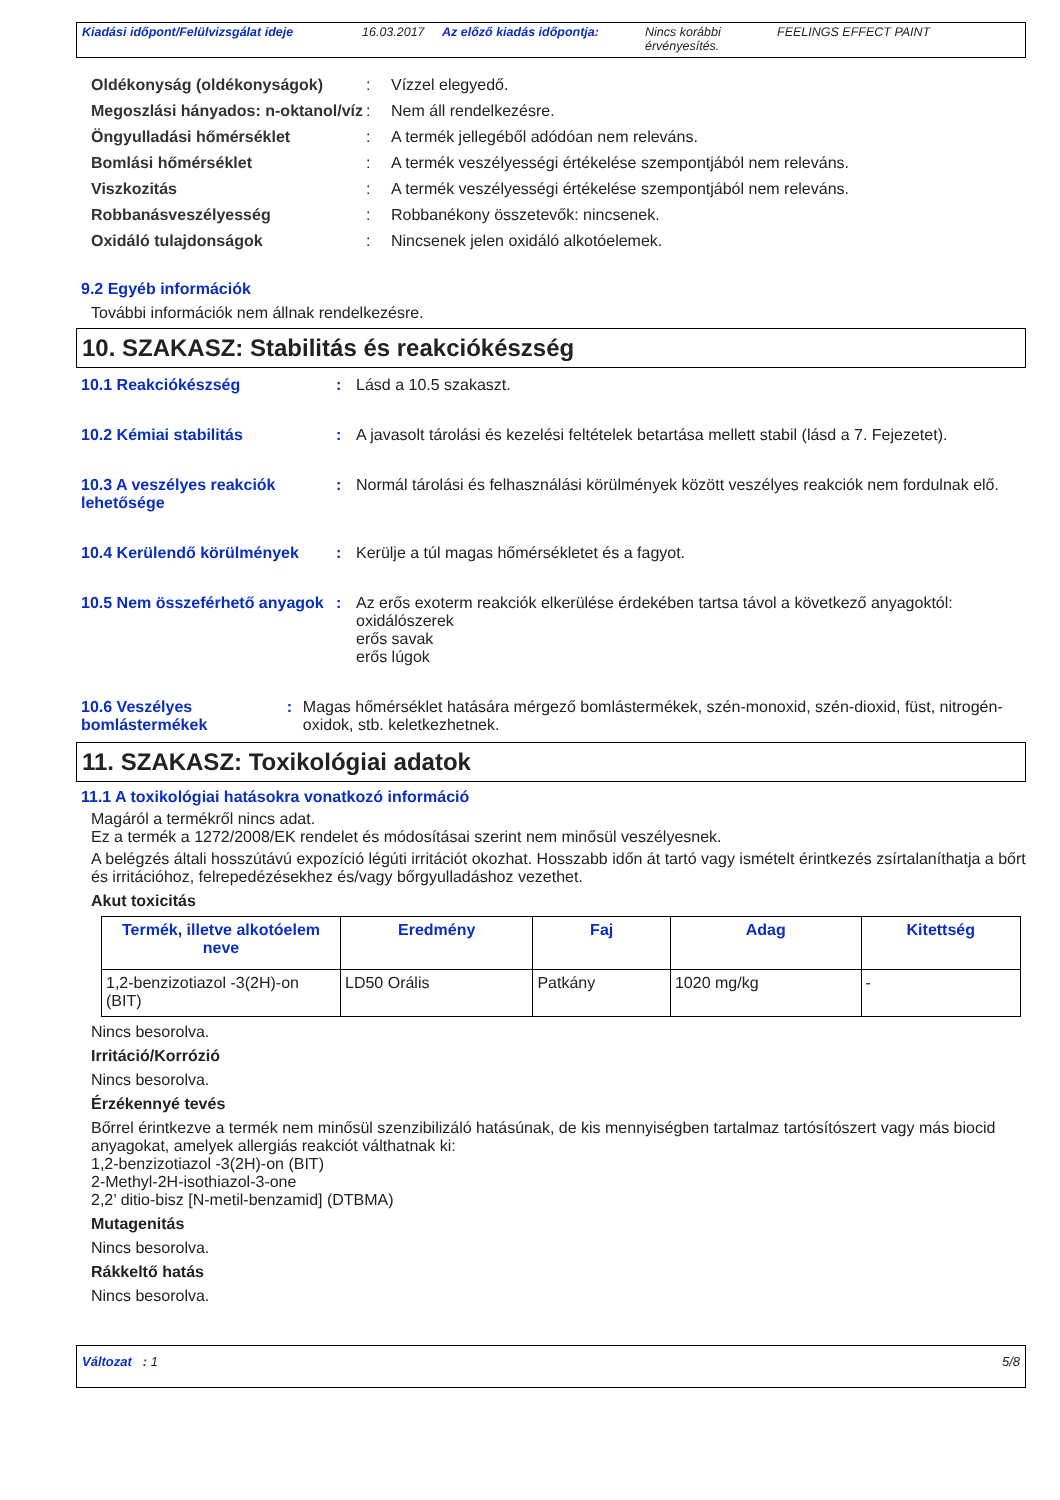Kiadási időpont/Felülvizsgálat ideje 16.03.2017 Az előző kiadás időpontja: Nincs korábbi érvényesítés. FEELINGS EFFECT PAINT
Oldékonyság (oldékonyságok) : Vízzel elegyedő.
Megoszlási hányados: n-oktanol/víz
: Nem áll rendelkezésre.
Öngyulladási hőmérséklet : A termék jellegéből adódóan nem releváns.
Bomlási hőmérséklet : A termék veszélyességi értékelése szempontjából nem releváns.
Viszkozitás : A termék veszélyességi értékelése szempontjából nem releváns.
Robbanásveszélyesség : Robbanékony összetevők: nincsenek.
Oxidáló tulajdonságok : Nincsenek jelen oxidáló alkotóelemek.
9.2 Egyéb információk
További információk nem állnak rendelkezésre.
10. SZAKASZ: Stabilitás és reakciókészség
10.1 Reakciókészség : Lásd a 10.5 szakaszt.
10.2 Kémiai stabilitás : A javasolt tárolási és kezelési feltételek betartása mellett stabil (lásd a 7. Fejezetet).
10.3 A veszélyes reakciók lehetősége
: Normál tárolási és felhasználási körülmények között veszélyes reakciók nem fordulnak elő.
10.4 Kerülendő körülmények : Kerülje a túl magas hőmérsékletet és a fagyot.
10.5 Nem összeférhető anyagok
: Az erős exoterm reakciók elkerülése érdekében tartsa távol a következő anyagoktól:
oxidálószerek
erős savak
erős lúgok
10.6 Veszélyes bomlástermékek
: Magas hőmérséklet hatására mérgező bomlástermékek, szén-monoxid, szén-dioxid, füst, nitrogén-oxidok, stb. keletkezhetnek.
11. SZAKASZ: Toxikológiai adatok
11.1 A toxikológiai hatásokra vonatkozó információ
Magáról a termékről nincs adat.
Ez a termék a 1272/2008/EK rendelet és módosításai szerint nem minősül veszélyesnek.
A belégzés általi hosszútávú expozíció légúti irritációt okozhat. Hosszabb időn át tartó vagy ismételt érintkezés zsírtalaníthatja a bőrt és irritációhoz, felrepedézésekhez és/vagy bőrgyulladáshoz vezethet.
Akut toxicitás
| Termék, illetve alkotóelem neve | Eredmény | Faj | Adag | Kitettség |
| --- | --- | --- | --- | --- |
| 1,2-benzizotiazol -3(2H)-on (BIT) | LD50 Orális | Patkány | 1020 mg/kg | - |
Nincs besorolva.
Irritáció/Korrózió
Nincs besorolva.
Érzékennyé tevés
Bőrrel érintkezve a termék nem minősül szenzibilizáló hatásúnak, de kis mennyiségben tartalmaz tartósítószert vagy más biocid anyagokat, amelyek allergiás reakciót válthatnak ki:
1,2-benzizotiazol -3(2H)-on (BIT)
2-Methyl-2H-isothiazol-3-one
2,2’ ditio-bisz [N-metil-benzamid] (DTBMA)
Mutagenitás
Nincs besorolva.
Rákkeltő hatás
Nincs besorolva.
Változat : 1 5/8